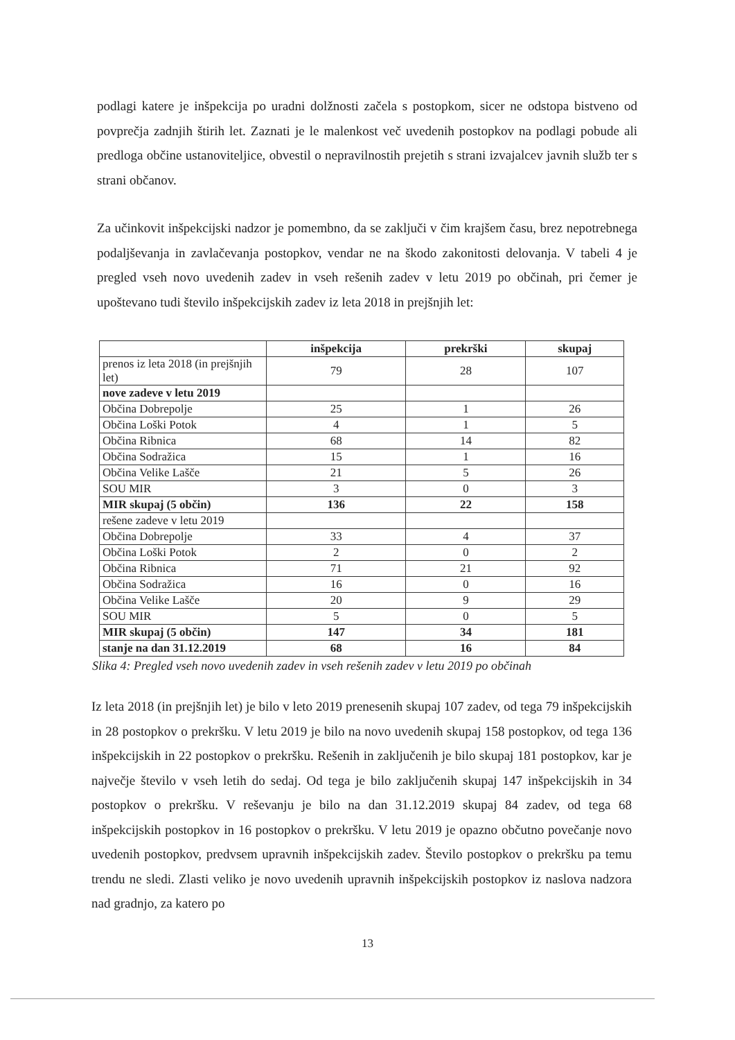podlagi katere je inšpekcija po uradni dolžnosti začela s postopkom, sicer ne odstopa bistveno od povprečja zadnjih štirih let. Zaznati je le malenkost več uvedenih postopkov na podlagi pobude ali predloga občine ustanoviteljice, obvestil o nepravilnostih prejetih s strani izvajalcev javnih služb ter s strani občanov.
Za učinkovit inšpekcijski nadzor je pomembno, da se zaključi v čim krajšem času, brez nepotrebnega podaljševanja in zavlačevanja postopkov, vendar ne na škodo zakonitosti delovanja. V tabeli 4 je pregled vseh novo uvedenih zadev in vseh rešenih zadev v letu 2019 po občinah, pri čemer je upoštevano tudi število inšpekcijskih zadev iz leta 2018 in prejšnjih let:
| | inšpekcija | prekrški | skupaj |
| --- | --- | --- | --- |
| prenos iz leta 2018 (in prejšnjih let) | 79 | 28 | 107 |
| nove zadeve v letu 2019 | | | |
| Občina Dobrepolje | 25 | 1 | 26 |
| Občina Loški Potok | 4 | 1 | 5 |
| Občina Ribnica | 68 | 14 | 82 |
| Občina Sodražica | 15 | 1 | 16 |
| Občina Velike Lašče | 21 | 5 | 26 |
| SOU MIR | 3 | 0 | 3 |
| MIR skupaj (5 občin) | 136 | 22 | 158 |
| rešene zadeve v letu 2019 | | | |
| Občina Dobrepolje | 33 | 4 | 37 |
| Občina Loški Potok | 2 | 0 | 2 |
| Občina Ribnica | 71 | 21 | 92 |
| Občina Sodražica | 16 | 0 | 16 |
| Občina Velike Lašče | 20 | 9 | 29 |
| SOU MIR | 5 | 0 | 5 |
| MIR skupaj (5 občin) | 147 | 34 | 181 |
| stanje na dan 31.12.2019 | 68 | 16 | 84 |
Slika 4: Pregled vseh novo uvedenih zadev in vseh rešenih zadev v letu 2019 po občinah
Iz leta 2018 (in prejšnjih let) je bilo v leto 2019 prenesenih skupaj 107 zadev, od tega 79 inšpekcijskih in 28 postopkov o prekršku. V letu 2019 je bilo na novo uvedenih skupaj 158 postopkov, od tega 136 inšpekcijskih in 22 postopkov o prekršku. Rešenih in zaključenih je bilo skupaj 181 postopkov, kar je največje število v vseh letih do sedaj. Od tega je bilo zaključenih skupaj 147 inšpekcijskih in 34 postopkov o prekršku. V reševanju je bilo na dan 31.12.2019 skupaj 84 zadev, od tega 68 inšpekcijskih postopkov in 16 postopkov o prekršku. V letu 2019 je opazno občutno povečanje novo uvedenih postopkov, predvsem upravnih inšpekcijskih zadev. Število postopkov o prekršku pa temu trendu ne sledi. Zlasti veliko je novo uvedenih upravnih inšpekcijskih postopkov iz naslova nadzora nad gradnjo, za katero po
13